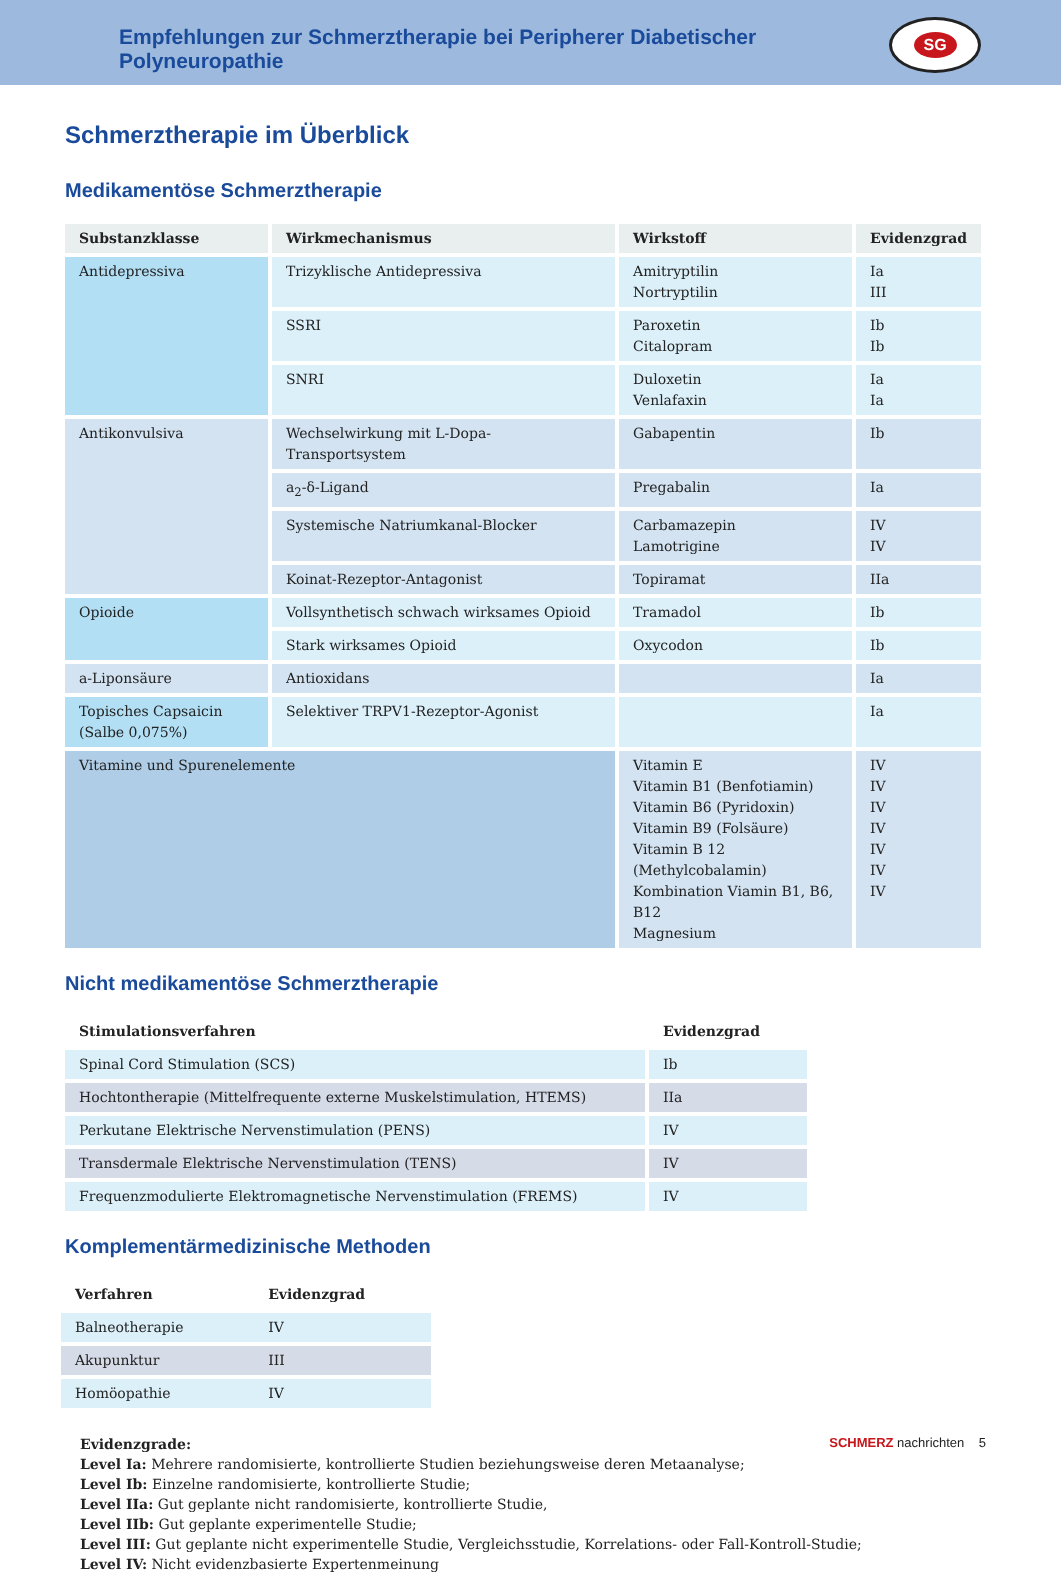Empfehlungen zur Schmerztherapie bei Peripherer Diabetischer Polyneuropathie
SG
Schmerztherapie im Überblick
Medikamentöse Schmerztherapie
| Substanzklasse | Wirkmechanismus | Wirkstoff | Evidenzgrad |
| --- | --- | --- | --- |
| Antidepressiva | Trizyklische Antidepressiva | Amitryptilin Nortryptilin | Ia III |
| | SSRI | Paroxetin Citalopram | Ib Ib |
| | SNRI | Duloxetin Venlafaxin | Ia Ia |
| Antikonvulsiva | Wechselwirkung mit L-Dopa-Transportsystem | Gabapentin | Ib |
| | a<sub>2</sub>-δ-Ligand | Pregabalin | Ia |
| | Systemische Natriumkanal-Blocker | Carbamazepin Lamotrigine | IV IV |
| | Koinat-Rezeptor-Antagonist | Topiramat | IIa |
| Opioide | Vollsynthetisch schwach wirksames Opioid | Tramadol | Ib |
| | Stark wirksames Opioid | Oxycodon | Ib |
| a-Liponsäure | Antioxidans | | Ia |
| Topisches Capsaicin (Salbe 0,075%) | Selektiver TRPV1-Rezeptor-Agonist | | Ia |
| Vitamine und Spurenelemente | | Vitamin E Vitamin B1 (Benfotiamin) Vitamin B6 (Pyridoxin) Vitamin B9 (Folsäure) Vitamin B 12 (Methylcobalamin) Kombination Viamin B1, B6, B12 Magnesium | IV IV IV IV IV IV IV |
Nicht medikamentöse Schmerztherapie
| Stimulationsverfahren | Evidenzgrad |
| --- | --- |
| Spinal Cord Stimulation (SCS) | Ib |
| Hochtontherapie (Mittelfrequente externe Muskelstimulation, HTEMS) | IIa |
| Perkutane Elektrische Nervenstimulation (PENS) | IV |
| Transdermale Elektrische Nervenstimulation (TENS) | IV |
| Frequenzmodulierte Elektromagnetische Nervenstimulation (FREMS) | IV |
Komplementärmedizinische Methoden
| Verfahren | Evidenzgrad |
| --- | --- |
| Balneotherapie | IV |
| Akupunktur | III |
| Homöopathie | IV |
Evidenzgrade:
Level Ia: Mehrere randomisierte, kontrollierte Studien beziehungsweise deren Metaanalyse;
Level Ib: Einzelne randomisierte, kontrollierte Studie;
Level IIa: Gut geplante nicht randomisierte, kontrollierte Studie,
Level IIb: Gut geplante experimentelle Studie;
Level III: Gut geplante nicht experimentelle Studie, Vergleichsstudie, Korrelations- oder Fall-Kontroll-Studie;
Level IV: Nicht evidenzbasierte Expertenmeinung
SCHMERZ nachrichten 5